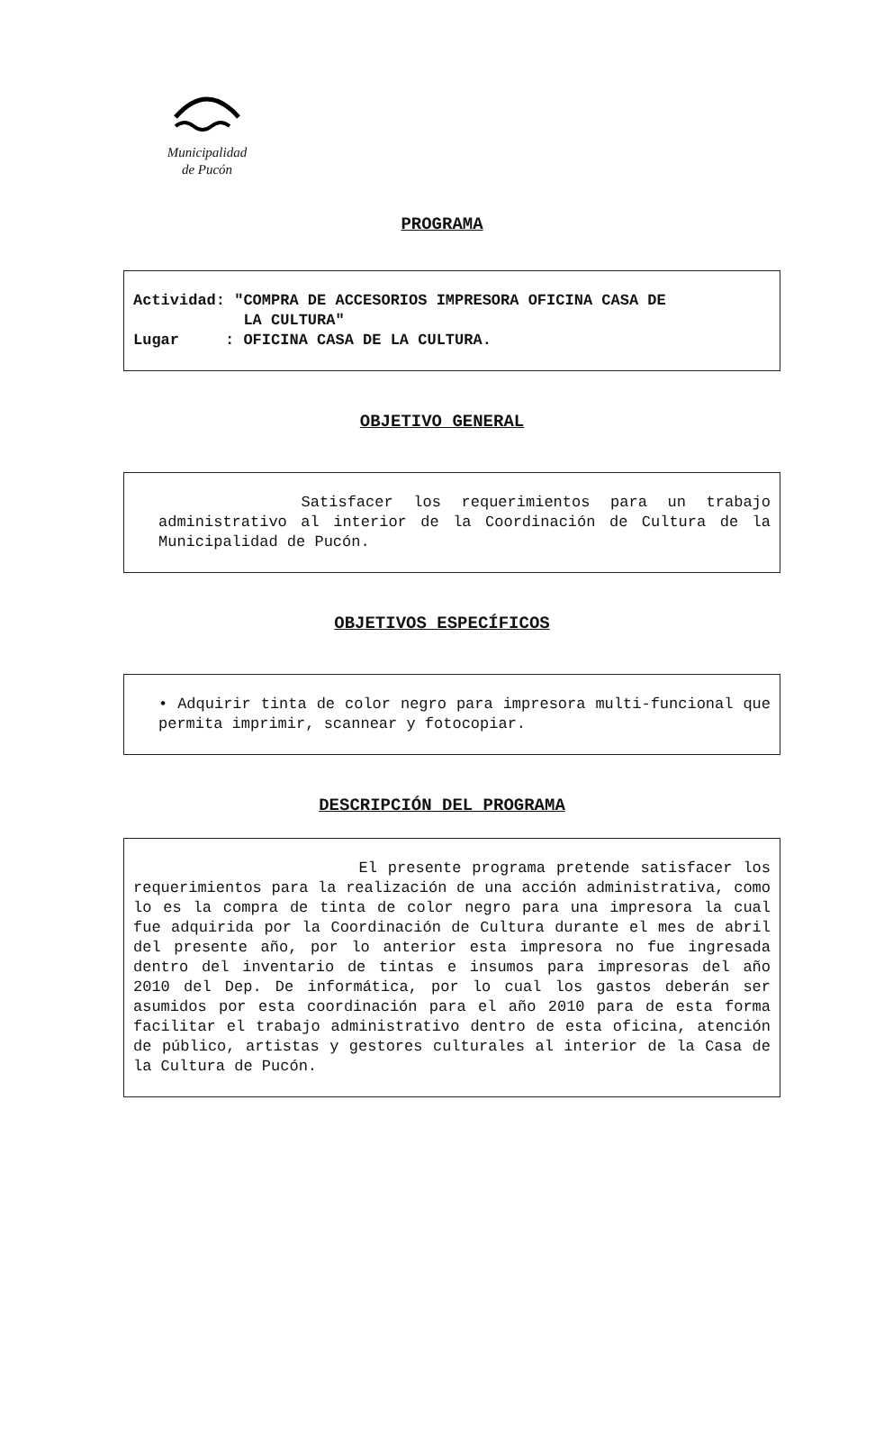Municipalidad
de Pucón
PROGRAMA
Actividad: "COMPRA DE ACCESORIOS IMPRESORA OFICINA CASA DE
LA CULTURA"
Lugar : OFICINA CASA DE LA CULTURA.
OBJETIVO GENERAL
Satisfacer los requerimientos para un trabajo administrativo al interior de la Coordinación de Cultura de la Municipalidad de Pucón.
OBJETIVOS ESPECÍFICOS
• Adquirir tinta de color negro para impresora multi-funcional que permita imprimir, scannear y fotocopiar.
DESCRIPCIÓN DEL PROGRAMA
El presente programa pretende satisfacer los requerimientos para la realización de una acción administrativa, como lo es la compra de tinta de color negro para una impresora la cual fue adquirida por la Coordinación de Cultura durante el mes de abril del presente año, por lo anterior esta impresora no fue ingresada dentro del inventario de tintas e insumos para impresoras del año 2010 del Dep. De informática, por lo cual los gastos deberán ser asumidos por esta coordinación para el año 2010 para de esta forma facilitar el trabajo administrativo dentro de esta oficina, atención de público, artistas y gestores culturales al interior de la Casa de la Cultura de Pucón.